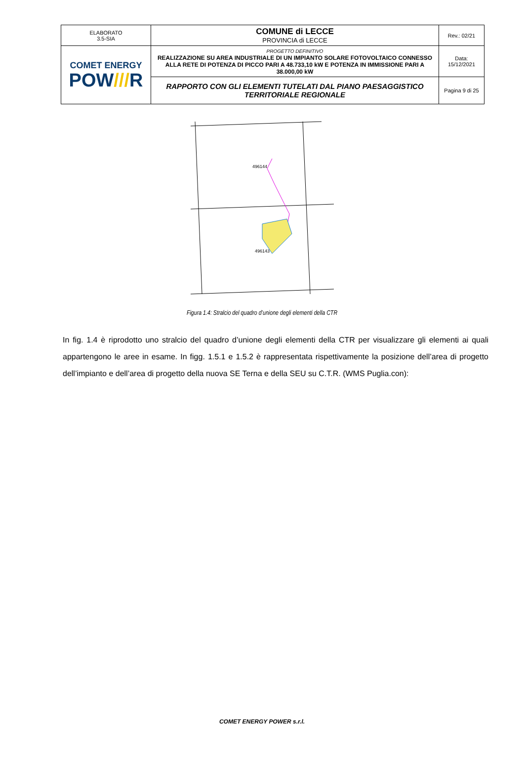| ELABORATO 3.5-SIA | COMUNE di LECCE PROVINCIA di LECCE | Rev.: 02/21 |
| COMET ENERGY POW /// R | PROGETTO DEFINITIVO REALIZZAZIONE SU AREA INDUSTRIALE DI UN IMPIANTO SOLARE FOTOVOLTAICO CONNESSO ALLA RETE DI POTENZA DI PICCO PARI A 48.733,10 kW E POTENZA IN IMMISSIONE PARI A 38.000,00 kW | Data: 15/12/2021 |
| | RAPPORTO CON GLI ELEMENTI TUTELATI DAL PIANO PAESAGGISTICO TERRITORIALE REGIONALE | Pagina 9 di 25 |
496144
496143
Figura 1.4: Stralcio del quadro d’unione degli elementi della CTR
In fig. 1.4 è riprodotto uno stralcio del quadro d’unione degli elementi della CTR per visualizzare gli elementi ai quali appartengono le aree in esame. In figg. 1.5.1 e 1.5.2 è rappresentata rispettivamente la posizione dell’area di progetto dell’impianto e dell’area di progetto della nuova SE Terna e della SEU su C.T.R. (WMS Puglia.con):
COMET ENERGY POWER s.r.l.